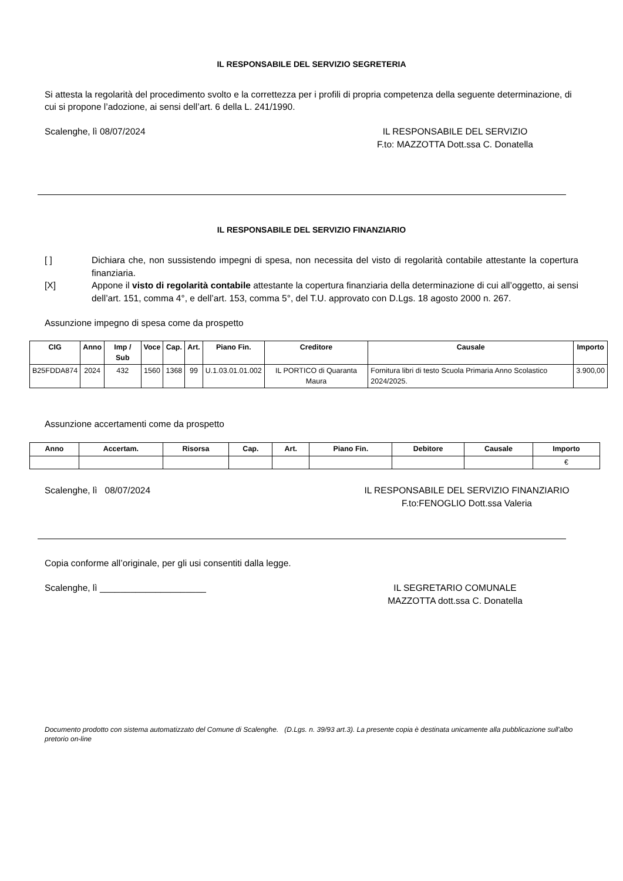IL RESPONSABILE DEL SERVIZIO SEGRETERIA
Si attesta la regolarità del procedimento svolto e la correttezza per i profili di propria competenza della seguente determinazione, di cui si propone l’adozione, ai sensi dell’art. 6 della L. 241/1990.
Scalenghe, lì 08/07/2024 IL RESPONSABILE DEL SERVIZIO
F.to: MAZZOTTA Dott.ssa C. Donatella
IL RESPONSABILE DEL SERVIZIO FINANZIARIO
[ ] Dichiara che, non sussistendo impegni di spesa, non necessita del visto di regolarità contabile attestante la copertura finanziaria.
[X] Appone il visto di regolarità contabile attestante la copertura finanziaria della determinazione di cui all’oggetto, ai sensi dell’art. 151, comma 4°, e dell’art. 153, comma 5°, del T.U. approvato con D.Lgs. 18 agosto 2000 n. 267.
Assunzione impegno di spesa come da prospetto
| CIG | Anno | Imp / Sub | Voce | Cap. | Art. | Piano Fin. | Creditore | Causale | Importo |
| --- | --- | --- | --- | --- | --- | --- | --- | --- | --- |
| B25FDDA874 | 2024 | 432 | 1560 | 1368 | 99 | U.1.03.01.01.002 | IL PORTICO di Quaranta Maura | Fornitura libri di testo Scuola Primaria Anno Scolastico 2024/2025. | 3.900,00 |
Assunzione accertamenti come da prospetto
| Anno | Accertam. | Risorsa | Cap. | Art. | Piano Fin. | Debitore | Causale | Importo |
| --- | --- | --- | --- | --- | --- | --- | --- | --- |
| | | | | | | | | € |
Scalenghe, lì 08/07/2024 IL RESPONSABILE DEL SERVIZIO FINANZIARIO
F.to:FENOGLIO Dott.ssa Valeria
Copia conforme all’originale, per gli usi consentiti dalla legge.
Scalenghe, lì _____________________
IL SEGRETARIO COMUNALE
MAZZOTTA dott.ssa C. Donatella
Documento prodotto con sistema automatizzato del Comune di Scalenghe. (D.Lgs. n. 39/93 art.3). La presente copia è destinata unicamente alla pubblicazione sull'albo pretorio on-line